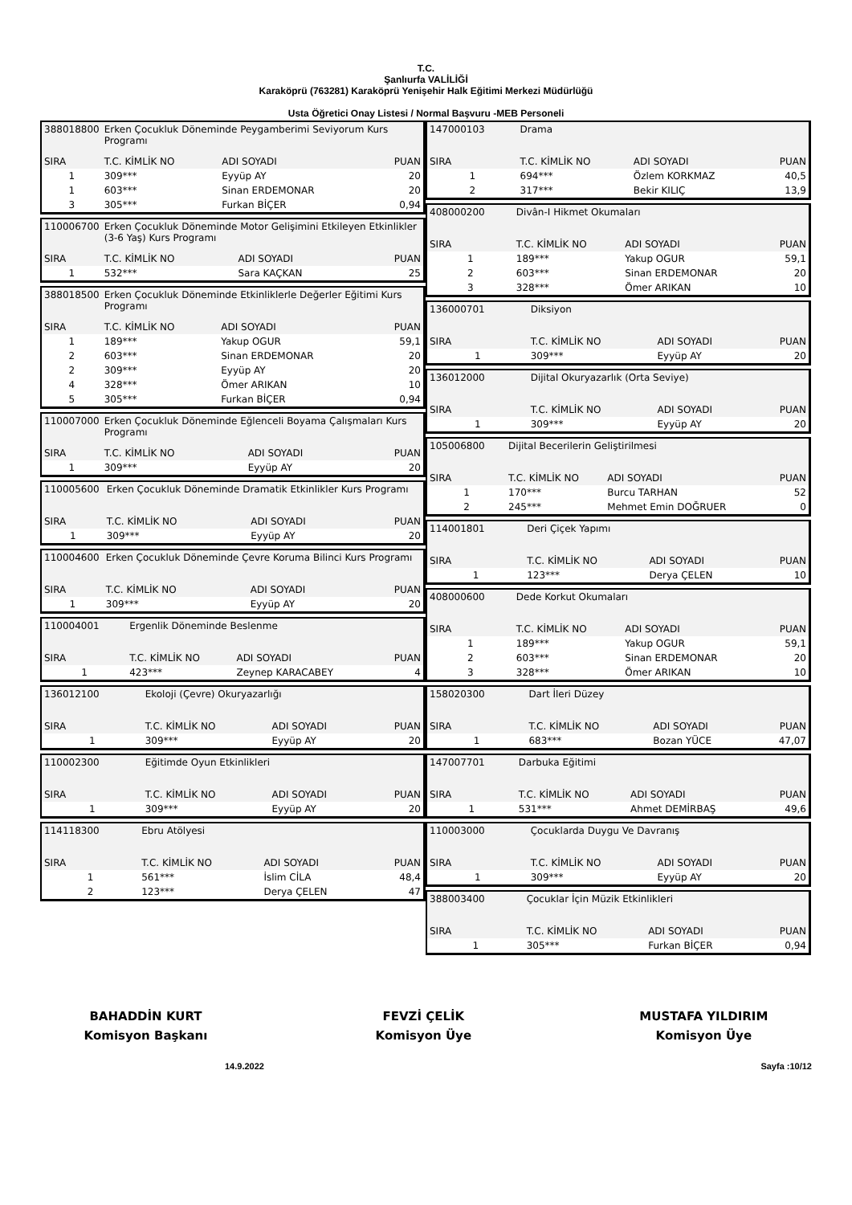T.C.
Şanlıurfa VALİLİĞİ
Karaköprü (763281) Karaköprü Yenişehir Halk Eğitimi Merkezi Müdürlüğü
Usta Öğretici Onay Listesi / Normal Başvuru -MEB Personeli
| 388018800 | Erken Çocukluk Döneminde Peygamberimi Seviyorum Kurs Programı | | |
| SIRA | T.C. KİMLİK NO | ADI SOYADI | PUAN |
| 1 | 309*** | Eyyüp AY | 20 |
| 1 | 603*** | Sinan ERDEMONAR | 20 |
| 3 | 305*** | Furkan BİÇER | 0,94 |
| 110006700 | Erken Çocukluk Döneminde Motor Gelişimini Etkileyen Etkinlikler (3-6 Yaş) Kurs Programı | | |
| SIRA | T.C. KİMLİK NO | ADI SOYADI | PUAN |
| 1 | 532*** | Sara KAÇKAN | 25 |
| 388018500 | Erken Çocukluk Döneminde Etkinliklerle Değerler Eğitimi Kurs Programı | | |
| SIRA | T.C. KİMLİK NO | ADI SOYADI | PUAN |
| 1 | 189*** | Yakup OGUR | 59,1 |
| 2 | 603*** | Sinan ERDEMONAR | 20 |
| 2 | 309*** | Eyyüp AY | 20 |
| 4 | 328*** | Ömer ARIKAN | 10 |
| 5 | 305*** | Furkan BİÇER | 0,94 |
| 110007000 | Erken Çocukluk Döneminde Eğlenceli Boyama Çalışmaları Kurs Programı | | |
| SIRA | T.C. KİMLİK NO | ADI SOYADI | PUAN |
| 1 | 309*** | Eyyüp AY | 20 |
| 110005600 | Erken Çocukluk Döneminde Dramatik Etkinlikler Kurs Programı | | |
| SIRA | T.C. KİMLİK NO | ADI SOYADI | PUAN |
| 1 | 309*** | Eyyüp AY | 20 |
| 110004600 | Erken Çocukluk Döneminde Çevre Koruma Bilinci Kurs Programı | | |
| SIRA | T.C. KİMLİK NO | ADI SOYADI | PUAN |
| 1 | 309*** | Eyyüp AY | 20 |
| 110004001 | Ergenlik Döneminde Beslenme | | |
| SIRA | T.C. KİMLİK NO | ADI SOYADI | PUAN |
| 1 | 423*** | Zeynep KARACABEY | 4 |
| 136012100 | Ekoloji (Çevre) Okuryazarlığı | | |
| SIRA | T.C. KİMLİK NO | ADI SOYADI | PUAN |
| 1 | 309*** | Eyyüp AY | 20 |
| 110002300 | Eğitimde Oyun Etkinlikleri | | |
| SIRA | T.C. KİMLİK NO | ADI SOYADI | PUAN |
| 1 | 309*** | Eyyüp AY | 20 |
| 114118300 | Ebru Atölyesi | | |
| SIRA | T.C. KİMLİK NO | ADI SOYADI | PUAN |
| 1 | 561*** | İslim CİLA | 48,4 |
| 2 | 123*** | Derya ÇELEN | 47 |
| 147000103 | Drama | | |
| SIRA | T.C. KİMLİK NO | ADI SOYADI | PUAN |
| 1 | 694*** | Özlem KORKMAZ | 40,5 |
| 2 | 317*** | Bekir KILIÇ | 13,9 |
| 408000200 | Divân-I Hikmet Okumaları | | |
| SIRA | T.C. KİMLİK NO | ADI SOYADI | PUAN |
| 1 | 189*** | Yakup OGUR | 59,1 |
| 2 | 603*** | Sinan ERDEMONAR | 20 |
| 3 | 328*** | Ömer ARIKAN | 10 |
| 136000701 | Diksiyon | | |
| SIRA | T.C. KİMLİK NO | ADI SOYADI | PUAN |
| 1 | 309*** | Eyyüp AY | 20 |
| 136012000 | Dijital Okuryazarlık (Orta Seviye) | | |
| SIRA | T.C. KİMLİK NO | ADI SOYADI | PUAN |
| 1 | 309*** | Eyyüp AY | 20 |
| 105006800 | Dijital Becerilerin Geliştirilmesi | | |
| SIRA | T.C. KİMLİK NO | ADI SOYADI | PUAN |
| 1 | 170*** | Burcu TARHAN | 52 |
| 2 | 245*** | Mehmet Emin DOĞRUER | 0 |
| 114001801 | Deri Çiçek Yapımı | | |
| SIRA | T.C. KİMLİK NO | ADI SOYADI | PUAN |
| 1 | 123*** | Derya ÇELEN | 10 |
| 408000600 | Dede Korkut Okumaları | | |
| SIRA | T.C. KİMLİK NO | ADI SOYADI | PUAN |
| 1 | 189*** | Yakup OGUR | 59,1 |
| 2 | 603*** | Sinan ERDEMONAR | 20 |
| 3 | 328*** | Ömer ARIKAN | 10 |
| 158020300 | Dart İleri Düzey | | |
| SIRA | T.C. KİMLİK NO | ADI SOYADI | PUAN |
| 1 | 683*** | Bozan YÜCE | 47,07 |
| 147007701 | Darbuka Eğitimi | | |
| SIRA | T.C. KİMLİK NO | ADI SOYADI | PUAN |
| 1 | 531*** | Ahmet DEMİRBAŞ | 49,6 |
| 110003000 | Çocuklarda Duygu Ve Davranış | | |
| SIRA | T.C. KİMLİK NO | ADI SOYADI | PUAN |
| 1 | 309*** | Eyyüp AY | 20 |
| 388003400 | Çocuklar İçin Müzik Etkinlikleri | | |
| SIRA | T.C. KİMLİK NO | ADI SOYADI | PUAN |
| 1 | 305*** | Furkan BİÇER | 0,94 |
BAHADDİN KURT
Komisyon Başkanı
FEVZİ ÇELİK
Komisyon Üye
MUSTAFA YILDIRIM
Komisyon Üye
14.9.2022 Sayfa :10/12